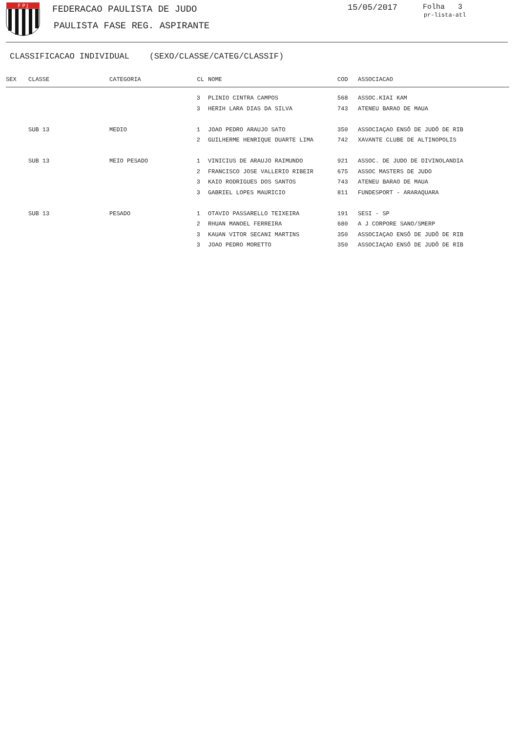F P J
FEDERACAO PAULISTA DE JUDO
PAULISTA FASE REG. ASPIRANTE
15/05/2017 Folha 3
pr-lista-atl
CLASSIFICACAO INDIVIDUAL (SEXO/CLASSE/CATEG/CLASSIF)
| SEX | CLASSE | CATEGORIA | CL | NOME | COD | ASSOCIACAO |
| --- | --- | --- | --- | --- | --- | --- |
| | | | 3 | PLINIO CINTRA CAMPOS | 568 | ASSOC.KIAI KAM |
| | | | 3 | HERIH LARA DIAS DA SILVA | 743 | ATENEU BARAO DE MAUA |
| | SUB 13 | MEDIO | 1 | JOAO PEDRO ARAUJO SATO | 350 | ASSOCIAÇAO ENSÔ DE JUDÔ DE RIB |
| | | | 2 | GUILHERME HENRIQUE DUARTE LIMA | 742 | XAVANTE CLUBE DE ALTINOPOLIS |
| | SUB 13 | MEIO PESADO | 1 | VINICIUS DE ARAUJO RAIMUNDO | 921 | ASSOC. DE JUDO DE DIVINOLANDIA |
| | | | 2 | FRANCISCO JOSE VALLERIO RIBEIR | 675 | ASSOC MASTERS DE JUDO |
| | | | 3 | KAIO RODRIGUES DOS SANTOS | 743 | ATENEU BARAO DE MAUA |
| | | | 3 | GABRIEL LOPES MAURICIO | 811 | FUNDESPORT - ARARAQUARA |
| | SUB 13 | PESADO | 1 | OTAVIO PASSARELLO TEIXEIRA | 191 | SESI - SP |
| | | | 2 | RHUAN MANOEL FERREIRA | 680 | A J CORPORE SANO/SMERP |
| | | | 3 | KAUAN VITOR SECANI MARTINS | 350 | ASSOCIAÇAO ENSÔ DE JUDÔ DE RIB |
| | | | 3 | JOAO PEDRO MORETTO | 350 | ASSOCIAÇAO ENSÔ DE JUDÔ DE RIB |